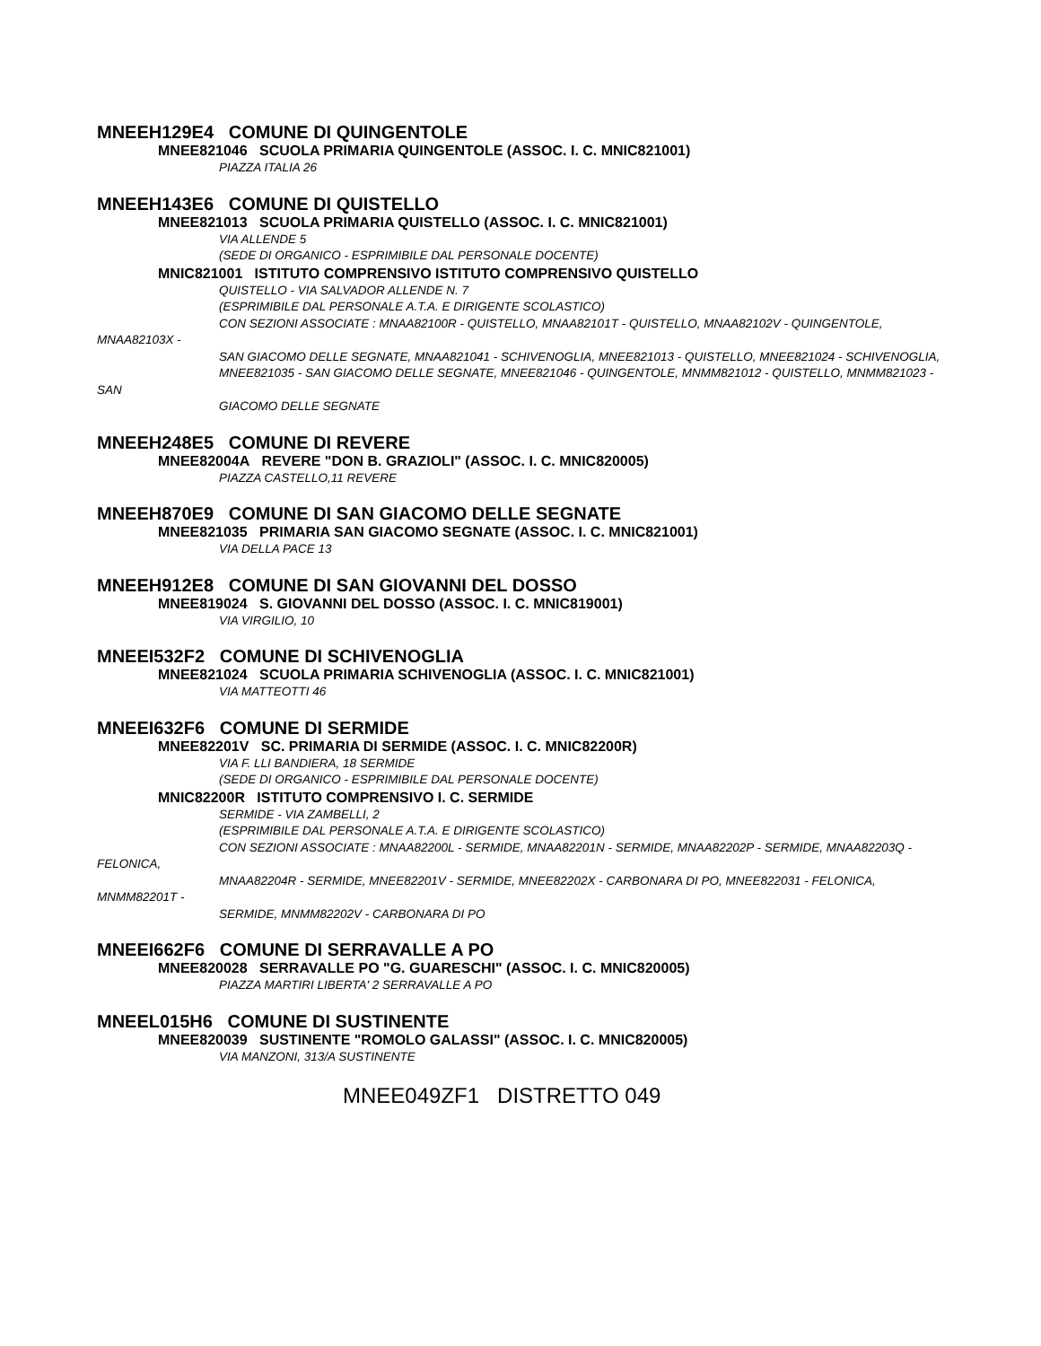MNEEH129E4 COMUNE DI QUINGENTOLE
MNEE821046 SCUOLA PRIMARIA QUINGENTOLE (ASSOC. I. C. MNIC821001)
PIAZZA ITALIA 26
MNEEH143E6 COMUNE DI QUISTELLO
MNEE821013 SCUOLA PRIMARIA QUISTELLO (ASSOC. I. C. MNIC821001)
VIA ALLENDE 5
(SEDE DI ORGANICO - ESPRIMIBILE DAL PERSONALE DOCENTE)
MNIC821001 ISTITUTO COMPRENSIVO ISTITUTO COMPRENSIVO QUISTELLO
QUISTELLO - VIA SALVADOR ALLENDE N. 7
(ESPRIMIBILE DAL PERSONALE A.T.A. E DIRIGENTE SCOLASTICO)
CON SEZIONI ASSOCIATE : MNAA82100R - QUISTELLO, MNAA82101T - QUISTELLO, MNAA82102V - QUINGENTOLE, MNAA82103X -
SAN GIACOMO DELLE SEGNATE, MNAA821041 - SCHIVENOGLIA, MNEE821013 - QUISTELLO, MNEE821024 - SCHIVENOGLIA,
MNEE821035 - SAN GIACOMO DELLE SEGNATE, MNEE821046 - QUINGENTOLE, MNMM821012 - QUISTELLO, MNMM821023 - SAN
GIACOMO DELLE SEGNATE
MNEEH248E5 COMUNE DI REVERE
MNEE82004A REVERE "DON B. GRAZIOLI" (ASSOC. I. C. MNIC820005)
PIAZZA CASTELLO,11 REVERE
MNEEH870E9 COMUNE DI SAN GIACOMO DELLE SEGNATE
MNEE821035 PRIMARIA SAN GIACOMO SEGNATE (ASSOC. I. C. MNIC821001)
VIA DELLA PACE 13
MNEEH912E8 COMUNE DI SAN GIOVANNI DEL DOSSO
MNEE819024 S. GIOVANNI DEL DOSSO (ASSOC. I. C. MNIC819001)
VIA VIRGILIO, 10
MNEEI532F2 COMUNE DI SCHIVENOGLIA
MNEE821024 SCUOLA PRIMARIA SCHIVENOGLIA (ASSOC. I. C. MNIC821001)
VIA MATTEOTTI 46
MNEEI632F6 COMUNE DI SERMIDE
MNEE82201V SC. PRIMARIA DI SERMIDE (ASSOC. I. C. MNIC82200R)
VIA F. LLI BANDIERA, 18 SERMIDE
(SEDE DI ORGANICO - ESPRIMIBILE DAL PERSONALE DOCENTE)
MNIC82200R ISTITUTO COMPRENSIVO I. C. SERMIDE
SERMIDE - VIA ZAMBELLI, 2
(ESPRIMIBILE DAL PERSONALE A.T.A. E DIRIGENTE SCOLASTICO)
CON SEZIONI ASSOCIATE : MNAA82200L - SERMIDE, MNAA82201N - SERMIDE, MNAA82202P - SERMIDE, MNAA82203Q - FELONICA,
MNAA82204R - SERMIDE, MNEE82201V - SERMIDE, MNEE82202X - CARBONARA DI PO, MNEE822031 - FELONICA, MNMM82201T -
SERMIDE, MNMM82202V - CARBONARA DI PO
MNEEI662F6 COMUNE DI SERRAVALLE A PO
MNEE820028 SERRAVALLE PO "G. GUARESCHI" (ASSOC. I. C. MNIC820005)
PIAZZA MARTIRI LIBERTA' 2 SERRAVALLE A PO
MNEEL015H6 COMUNE DI SUSTINENTE
MNEE820039 SUSTINENTE "ROMOLO GALASSI" (ASSOC. I. C. MNIC820005)
VIA MANZONI, 313/A SUSTINENTE
MNEE049ZF1 DISTRETTO 049